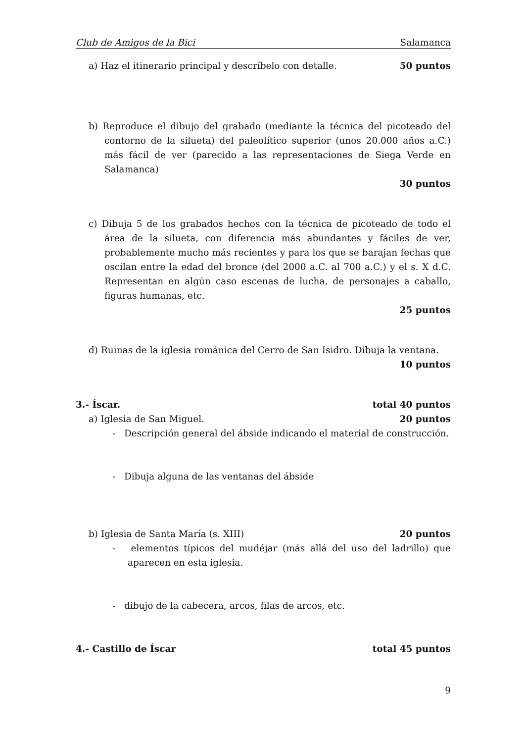Club de Amigos de la Bici Salamanca
a) Haz el itinerario principal y descríbelo con detalle. 50 puntos
b) Reproduce el dibujo del grabado (mediante la técnica del picoteado del contorno de la silueta) del paleolítico superior (unos 20.000 años a.C.) más fácil de ver (parecido a las representaciones de Siega Verde en Salamanca)
30 puntos
c) Dibuja 5 de los grabados hechos con la técnica de picoteado de todo el área de la silueta, con diferencia más abundantes y fáciles de ver, probablemente mucho más recientes y para los que se barajan fechas que oscilan entre la edad del bronce (del 2000 a.C. al 700 a.C.) y el s. X d.C. Representan en algún caso escenas de lucha, de personajes a caballo, figuras humanas, etc.
25 puntos
d) Ruinas de la iglesia románica del Cerro de San Isidro. Dibuja la ventana.
10 puntos
3.- Íscar. total 40 puntos
a) Iglesia de San Miguel. 20 puntos
- Descripción general del ábside indicando el material de construcción.
- Dibuja alguna de las ventanas del ábside
b) Iglesia de Santa María (s. XIII) 20 puntos
- elementos típicos del mudéjar (más allá del uso del ladrillo) que aparecen en esta iglesia.
- dibujo de la cabecera, arcos, filas de arcos, etc.
4.- Castillo de Íscar total 45 puntos
9